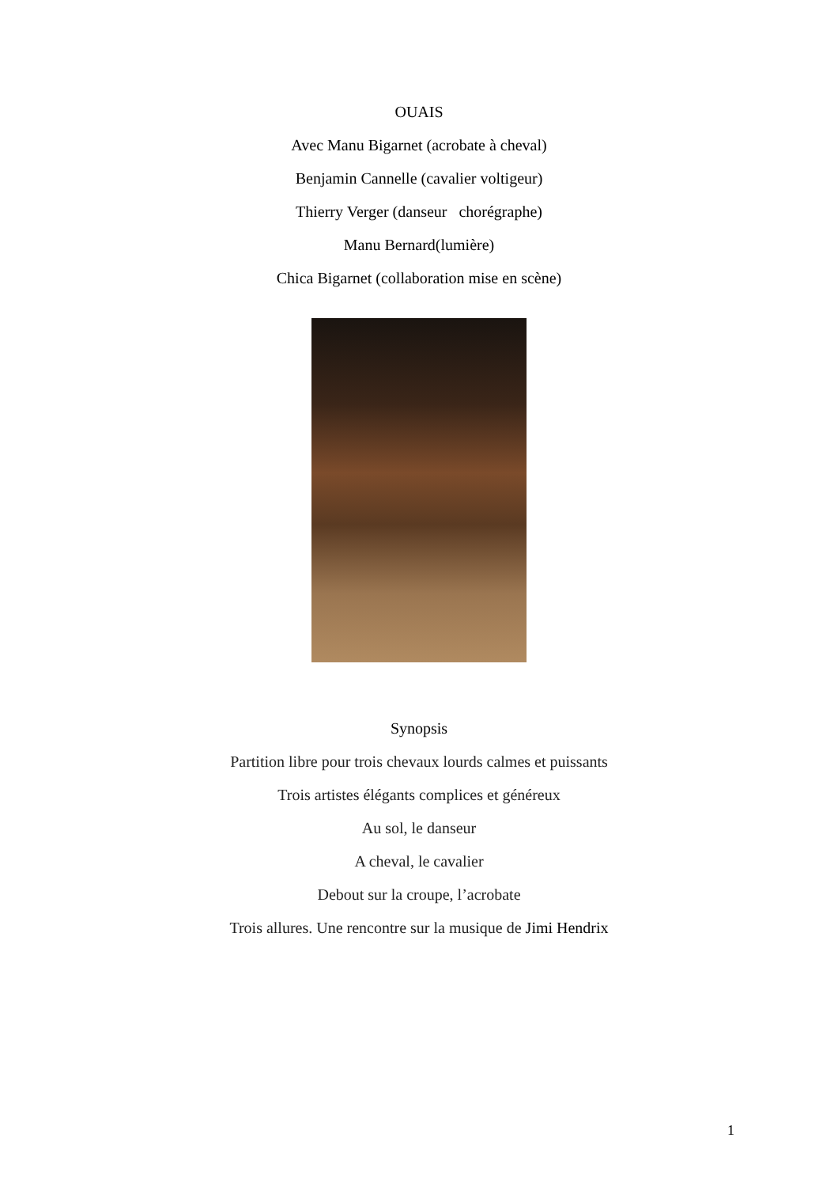OUAIS
Avec Manu Bigarnet (acrobate à cheval)
Benjamin Cannelle (cavalier voltigeur)
Thierry Verger (danseur chorégraphe)
Manu Bernard(lumière)
Chica Bigarnet (collaboration mise en scène)
Synopsis
Partition libre pour trois chevaux lourds calmes et puissants
Trois artistes élégants complices et généreux
Au sol, le danseur
A cheval, le cavalier
Debout sur la croupe, l’acrobate
Trois allures. Une rencontre sur la musique de Jimi Hendrix
1